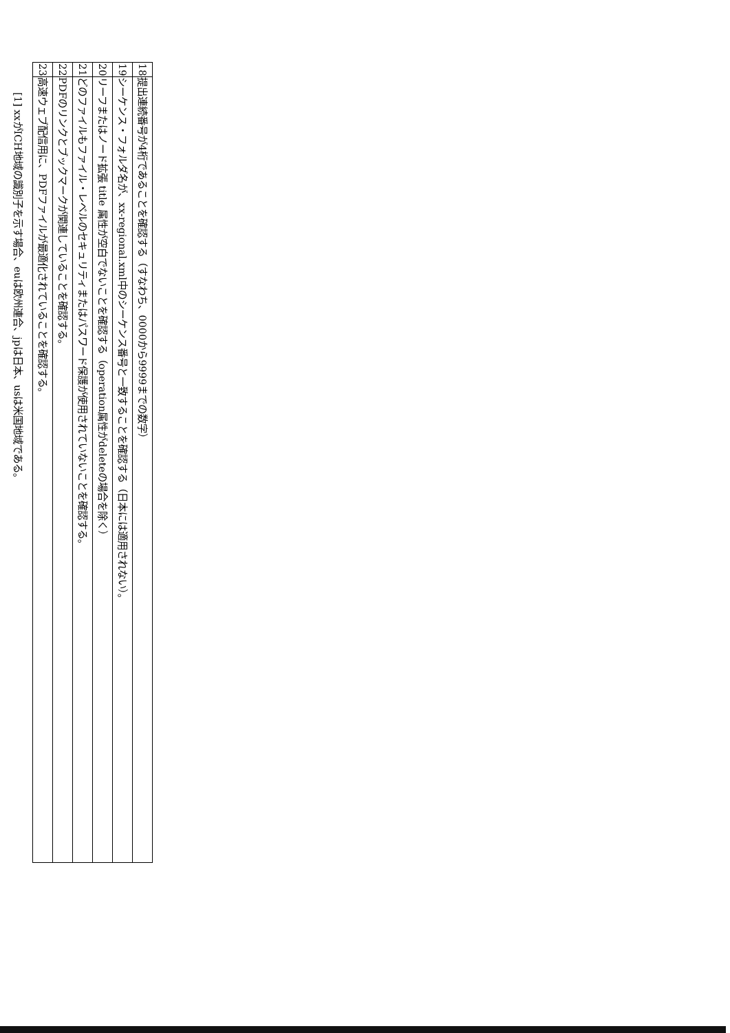| 18 | 提出連続番号が4桁であることを確認する（すなわち、0000から9999までの数字） |
| 19 | シーケンス・フォルダ名が、xx-regional.xml中のシーケンス番号と一致することを確認する（日本には適用されない）。 |
| 20 | リーフまたはノード拡張 title 属性が空白でないことを確認する（operation属性がdeleteの場合を除く） |
| 21 | どのファイルもファイル・レベルのセキュリティまたはパスワード保護が使用されていないことを確認する。 |
| 22 | PDFのリンクとブックマークが関連していることを確認する。 |
| 23 | 高速ウェブ配信用に、PDFファイルが最適化されていることを確認する。 |
[1] xxがICH地域の識別子を示す場合、euは欧州連合、jpは日本、usは米国地域である。